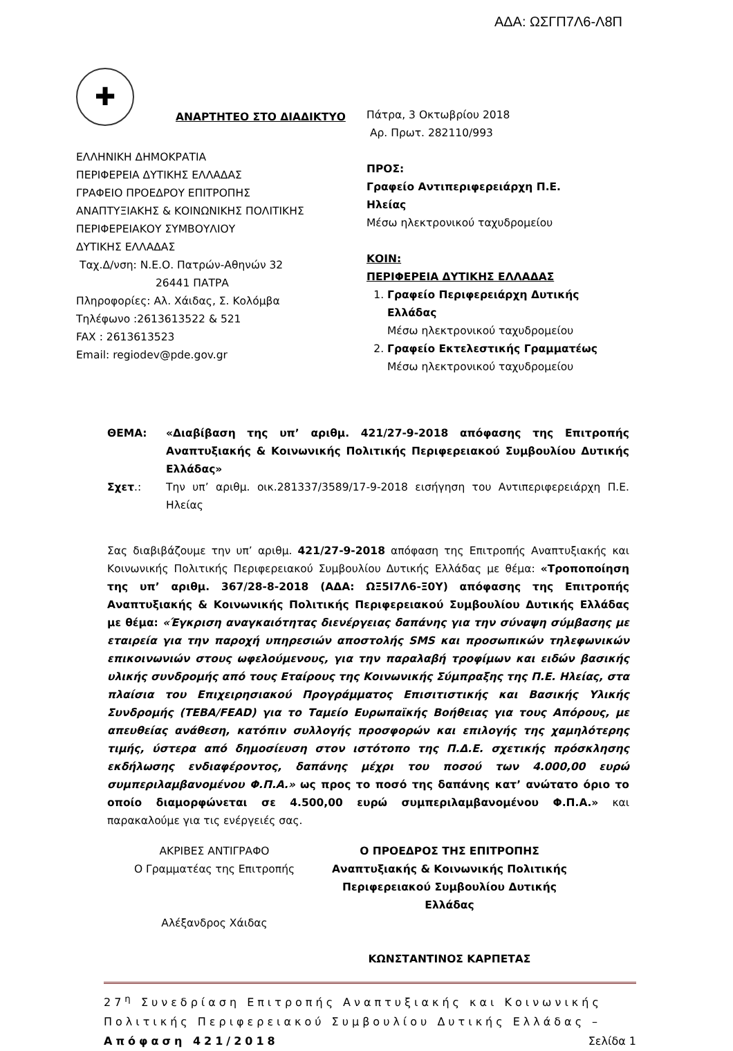ΑΔΑ: ΩΣΓΠ7Λ6-Λ8Π
✚
ΑΝΑΡΤΗΤΕΟ ΣΤΟ ΔΙΑΔΙΚΤΥΟ
ΕΛΛΗΝΙΚΗ ΔΗΜΟΚΡΑΤΙΑ
ΠΕΡΙΦΕΡΕΙΑ ΔΥΤΙΚΗΣ ΕΛΛΑΔΑΣ
ΓΡΑΦΕΙΟ ΠΡΟΕΔΡΟΥ ΕΠΙΤΡΟΠΗΣ
ΑΝΑΠΤΥΞΙΑΚΗΣ & ΚΟΙΝΩΝΙΚΗΣ ΠΟΛΙΤΙΚΗΣ
ΠΕΡΙΦΕΡΕΙΑΚΟΥ ΣΥΜΒΟΥΛΙΟΥ
ΔΥΤΙΚΗΣ ΕΛΛΑΔΑΣ
Ταχ.Δ/νση: Ν.Ε.Ο. Πατρών-Αθηνών 32
26441 ΠΑΤΡΑ
Πληροφορίες: Αλ. Χάιδας, Σ. Κολόμβα
Τηλέφωνο :2613613522 & 521
FAX : 2613613523
Email: regiodev@pde.gov.gr
Πάτρα, 3 Οκτωβρίου 2018
Αρ. Πρωτ. 282110/993
ΠΡΟΣ:
Γραφείο Αντιπεριφερειάρχη Π.Ε.
Ηλείας
Μέσω ηλεκτρονικού ταχυδρομείου
ΚΟΙΝ:
ΠΕΡΙΦΕΡΕΙΑ ΔΥΤΙΚΗΣ ΕΛΛΑΔΑΣ
1. Γραφείο Περιφερειάρχη Δυτικής Ελλάδας
Μέσω ηλεκτρονικού ταχυδρομείου
2. Γραφείο Εκτελεστικής Γραμματέως
Μέσω ηλεκτρονικού ταχυδρομείου
ΘΕΜΑ: «Διαβίβαση της υπ’ αριθμ. 421/27-9-2018 απόφασης της Επιτροπής Αναπτυξιακής & Κοινωνικής Πολιτικής Περιφερειακού Συμβουλίου Δυτικής Ελλάδας»
Σχετ.: Την υπ’ αριθμ. οικ.281337/3589/17-9-2018 εισήγηση του Αντιπεριφερειάρχη Π.Ε. Ηλείας
Σας διαβιβάζουμε την υπ’ αριθμ. 421/27-9-2018 απόφαση της Επιτροπής Αναπτυξιακής και Κοινωνικής Πολιτικής Περιφερειακού Συμβουλίου Δυτικής Ελλάδας με θέμα: «Τροποποίηση της υπ’ αριθμ. 367/28-8-2018 (ΑΔΑ: ΩΞ5Ι7Λ6-Ξ0Υ) απόφασης της Επιτροπής Αναπτυξιακής & Κοινωνικής Πολιτικής Περιφερειακού Συμβουλίου Δυτικής Ελλάδας με θέμα: «Έγκριση αναγκαιότητας διενέργειας δαπάνης για την σύναψη σύμβασης με εταιρεία για την παροχή υπηρεσιών αποστολής SMS και προσωπικών τηλεφωνικών επικοινωνιών στους ωφελούμενους, για την παραλαβή τροφίμων και ειδών βασικής υλικής συνδρομής από τους Εταίρους της Κοινωνικής Σύμπραξης της Π.Ε. Ηλείας, στα πλαίσια του Επιχειρησιακού Προγράμματος Επισιτιστικής και Βασικής Υλικής Συνδρομής (ΤΕΒΑ/FEAD) για το Ταμείο Ευρωπαϊκής Βοήθειας για τους Απόρους, με απευθείας ανάθεση, κατόπιν συλλογής προσφορών και επιλογής της χαμηλότερης τιμής, ύστερα από δημοσίευση στον ιστότοπο της Π.Δ.Ε. σχετικής πρόσκλησης εκδήλωσης ενδιαφέροντος, δαπάνης μέχρι του ποσού των 4.000,00 ευρώ συμπεριλαμβανομένου Φ.Π.Α.» ως προς το ποσό της δαπάνης κατ’ ανώτατο όριο το οποίο διαμορφώνεται σε 4.500,00 ευρώ συμπεριλαμβανομένου Φ.Π.Α.» και παρακαλούμε για τις ενέργειές σας.
ΑΚΡΙΒΕΣ ΑΝΤΙΓΡΑΦΟ
Ο Γραμματέας της Επιτροπής
Αλέξανδρος Χάιδας
Ο ΠΡΟΕΔΡΟΣ ΤΗΣ ΕΠΙΤΡΟΠΗΣ
Αναπτυξιακής & Κοινωνικής Πολιτικής
Περιφερειακού Συμβουλίου Δυτικής
Ελλάδας
ΚΩΝΣΤΑΝΤΙΝΟΣ ΚΑΡΠΕΤΑΣ
27<sup>η</sup> Συνεδρίαση Επιτροπής Αναπτυξιακής και Κοινωνικής Πολιτικής Περιφερειακού Συμβουλίου Δυτικής Ελλάδας – Απόφαση 421/2018 Σελίδα 1